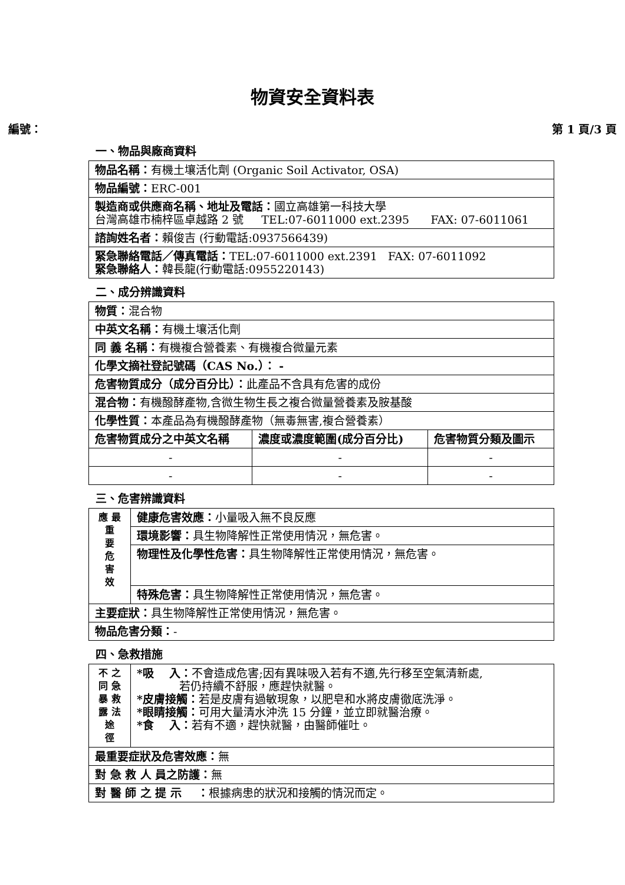物資安全資料表
編號： 第 1 頁/3 頁
一、物品與廠商資料
| 物品名稱： 有機土壤活化劑 (Organic Soil Activator, OSA) |
| 物品編號： ERC-001 |
| 製造商或供應商名稱、地址及電話： 國立高雄第一科技大學 台灣高雄市楠梓區卓越路 2 號 TEL:07-6011000 ext.2395 FAX: 07-6011061 |
| 諮詢姓名者： 賴俊吉 (行動電話:0937566439) |
| 緊急聯絡電話／傳真電話： TEL:07-6011000 ext.2391 FAX: 07-6011092 緊急聯絡人： 韓長龍(行動電話:0955220143) |
二、成分辨識資料
| 物質： 混合物 | | |
| 中英文名稱： 有機土壤活化劑 | | |
| 同 義 名稱： 有機複合營養素、有機複合微量元素 | | |
| 化學文摘社登記號碼（CAS No.）： - | | |
| 危害物質成分（成分百分比）： 此產品不含具有危害的成份 | | |
| 混合物： 有機醱酵產物,含微生物生長之複合微量營養素及胺基酸 | | |
| 化學性質： 本產品為有機醱酵產物（無毒無害,複合營養素） | | |
| 危害物質成分之中英文名稱 | 濃度或濃度範圍(成分百分比) | 危害物質分類及圖示 |
| - | - | - |
| - | - | - |
三、危害辨識資料
| 應 最 重 要 危 害 效 | 健康危害效應： 小量吸入無不良反應 |
| | 環境影響： 具生物降解性正常使用情況，無危害。 |
| | 物理性及化學性危害： 具生物降解性正常使用情況，無危害。 |
| | 特殊危害： 具生物降解性正常使用情況，無危害。 |
| 主要症狀： 具生物降解性正常使用情況，無危害。 | |
| 物品危害分類： - | |
四、急救措施
| 不 之 同 急 暴 救 露 法 途 徑 | *吸 入： 不會造成危害;因有異味吸入若有不適,先行移至空氣清新處, 若仍持續不舒服，應趕快就醫。 *皮膚接觸： 若是皮膚有過敏現象，以肥皂和水將皮膚徹底洗淨。 *眼睛接觸： 可用大量清水沖洗 15 分鐘，並立即就醫治療。 *食 入： 若有不適，趕快就醫，由醫師催吐。 |
| 最重要症狀及危害效應： 無 | |
| 對 急 救 人 員之防護： 無 | |
| 對 醫 師 之 提 示 ： 根據病患的狀況和接觸的情況而定。 | |